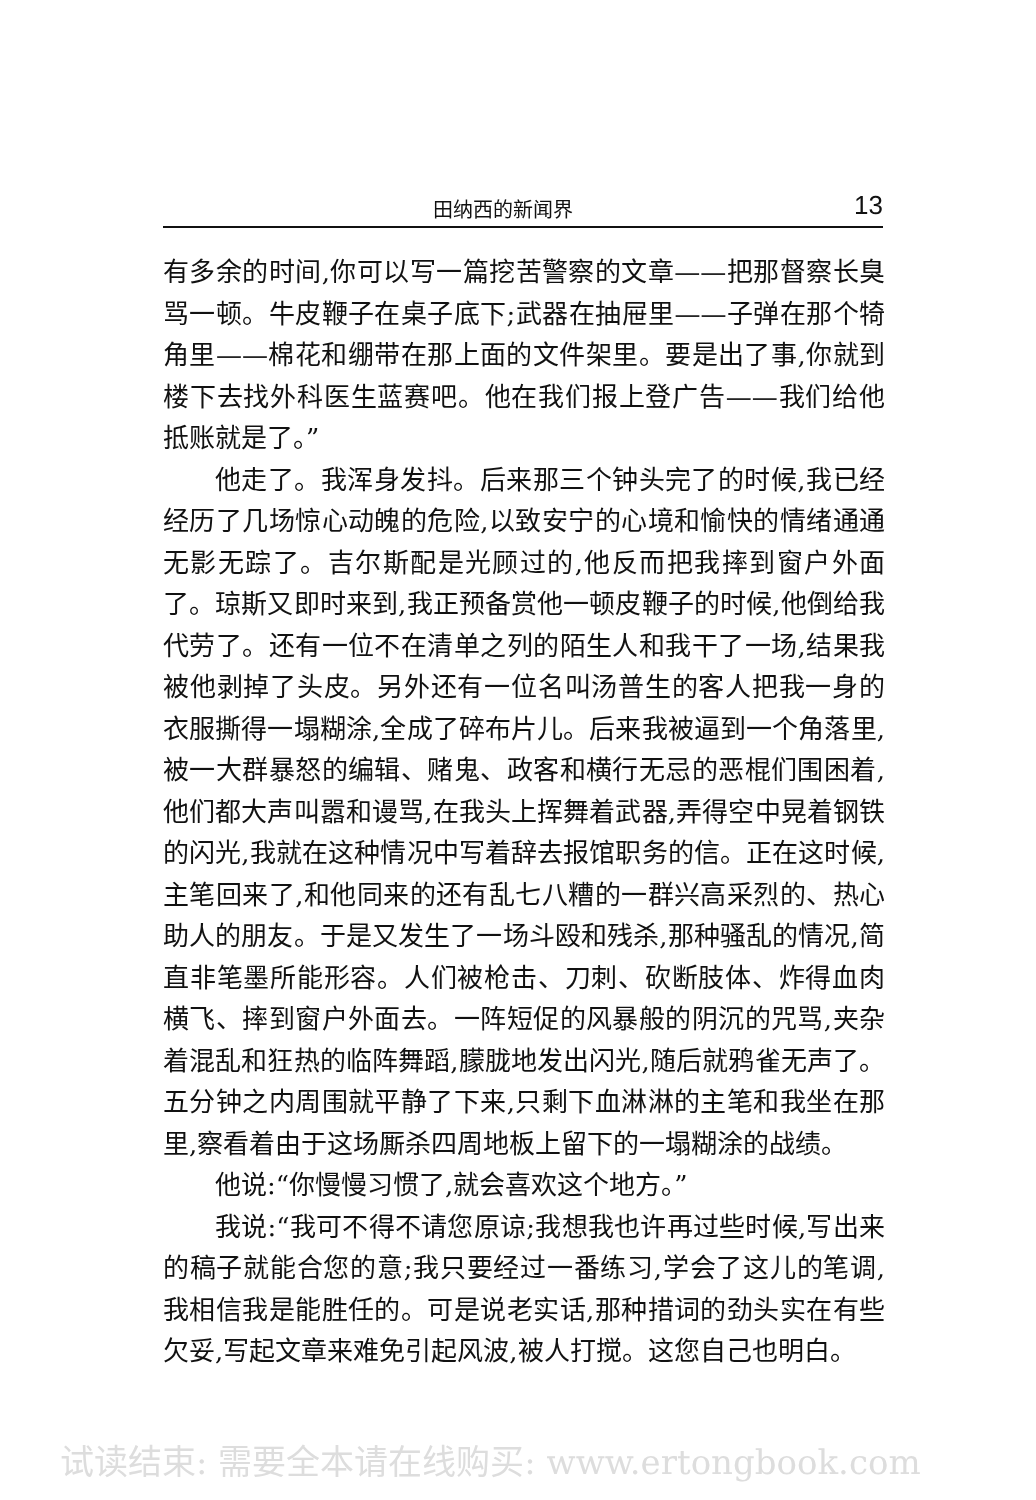田纳西的新闻界 13
有多余的时间,你可以写一篇挖苦警察的文章——把那督察长臭骂一顿。牛皮鞭子在桌子底下;武器在抽屉里——子弹在那个犄角里——棉花和绷带在那上面的文件架里。要是出了事,你就到楼下去找外科医生蓝赛吧。他在我们报上登广告——我们给他抵账就是了。”
他走了。我浑身发抖。后来那三个钟头完了的时候,我已经经历了几场惊心动魄的危险,以致安宁的心境和愉快的情绪通通无影无踪了。吉尔斯配是光顾过的,他反而把我摔到窗户外面了。琼斯又即时来到,我正预备赏他一顿皮鞭子的时候,他倒给我代劳了。还有一位不在清单之列的陌生人和我干了一场,结果我被他剥掉了头皮。另外还有一位名叫汤普生的客人把我一身的衣服撕得一塌糊涂,全成了碎布片儿。后来我被逼到一个角落里,被一大群暴怒的编辑、赌鬼、政客和横行无忌的恶棍们围困着,他们都大声叫嚣和谩骂,在我头上挥舞着武器,弄得空中晃着钢铁的闪光,我就在这种情况中写着辞去报馆职务的信。正在这时候,主笔回来了,和他同来的还有乱七八糟的一群兴高采烈的、热心助人的朋友。于是又发生了一场斗殴和残杀,那种骚乱的情况,简直非笔墨所能形容。人们被枪击、刀刺、砍断肢体、炸得血肉横飞、摔到窗户外面去。一阵短促的风暴般的阴沉的咒骂,夹杂着混乱和狂热的临阵舞蹈,朦胧地发出闪光,随后就鸦雀无声了。五分钟之内周围就平静了下来,只剩下血淋淋的主笔和我坐在那里,察看着由于这场厮杀四周地板上留下的一塌糊涂的战绩。
他说:“你慢慢习惯了,就会喜欢这个地方。”
我说:“我可不得不请您原谅;我想我也许再过些时候,写出来的稿子就能合您的意;我只要经过一番练习,学会了这儿的笔调,我相信我是能胜任的。可是说老实话,那种措词的劲头实在有些欠妥,写起文章来难免引起风波,被人打搅。这您自己也明白。
试读结束: 需要全本请在线购买: www.ertongbook.com